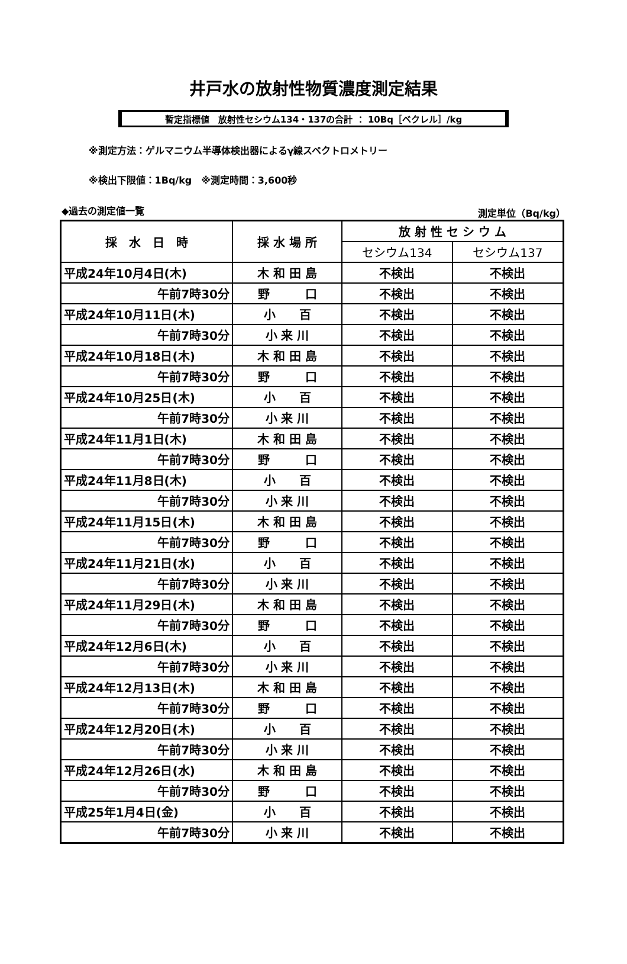井戸水の放射性物質濃度測定結果
暫定指標値　放射性セシウム134・137の合計 ： 10Bq［ベクレル］/kg
※測定方法：ゲルマニウム半導体検出器によるγ線スペクトロメトリー
※検出下限値：1Bq/kg　※測定時間：3,600秒
◆過去の測定値一覧 測定単位（Bq/kg）
| 採 水 日 時 | 採 水 場 所 | 放 射 性 セ シ ウ ム | |
| --- | --- | --- | --- |
| | | セシウム134 | セシウム137 |
| 平成24年10月4日(木) | 木 和 田 島 | 不検出 | 不検出 |
| 午前7時30分 | 野 口 | 不検出 | 不検出 |
| 平成24年10月11日(木) | 小 百 | 不検出 | 不検出 |
| 午前7時30分 | 小 来 川 | 不検出 | 不検出 |
| 平成24年10月18日(木) | 木 和 田 島 | 不検出 | 不検出 |
| 午前7時30分 | 野 口 | 不検出 | 不検出 |
| 平成24年10月25日(木) | 小 百 | 不検出 | 不検出 |
| 午前7時30分 | 小 来 川 | 不検出 | 不検出 |
| 平成24年11月1日(木) | 木 和 田 島 | 不検出 | 不検出 |
| 午前7時30分 | 野 口 | 不検出 | 不検出 |
| 平成24年11月8日(木) | 小 百 | 不検出 | 不検出 |
| 午前7時30分 | 小 来 川 | 不検出 | 不検出 |
| 平成24年11月15日(木) | 木 和 田 島 | 不検出 | 不検出 |
| 午前7時30分 | 野 口 | 不検出 | 不検出 |
| 平成24年11月21日(水) | 小 百 | 不検出 | 不検出 |
| 午前7時30分 | 小 来 川 | 不検出 | 不検出 |
| 平成24年11月29日(木) | 木 和 田 島 | 不検出 | 不検出 |
| 午前7時30分 | 野 口 | 不検出 | 不検出 |
| 平成24年12月6日(木) | 小 百 | 不検出 | 不検出 |
| 午前7時30分 | 小 来 川 | 不検出 | 不検出 |
| 平成24年12月13日(木) | 木 和 田 島 | 不検出 | 不検出 |
| 午前7時30分 | 野 口 | 不検出 | 不検出 |
| 平成24年12月20日(木) | 小 百 | 不検出 | 不検出 |
| 午前7時30分 | 小 来 川 | 不検出 | 不検出 |
| 平成24年12月26日(水) | 木 和 田 島 | 不検出 | 不検出 |
| 午前7時30分 | 野 口 | 不検出 | 不検出 |
| 平成25年1月4日(金) | 小 百 | 不検出 | 不検出 |
| 午前7時30分 | 小 来 川 | 不検出 | 不検出 |